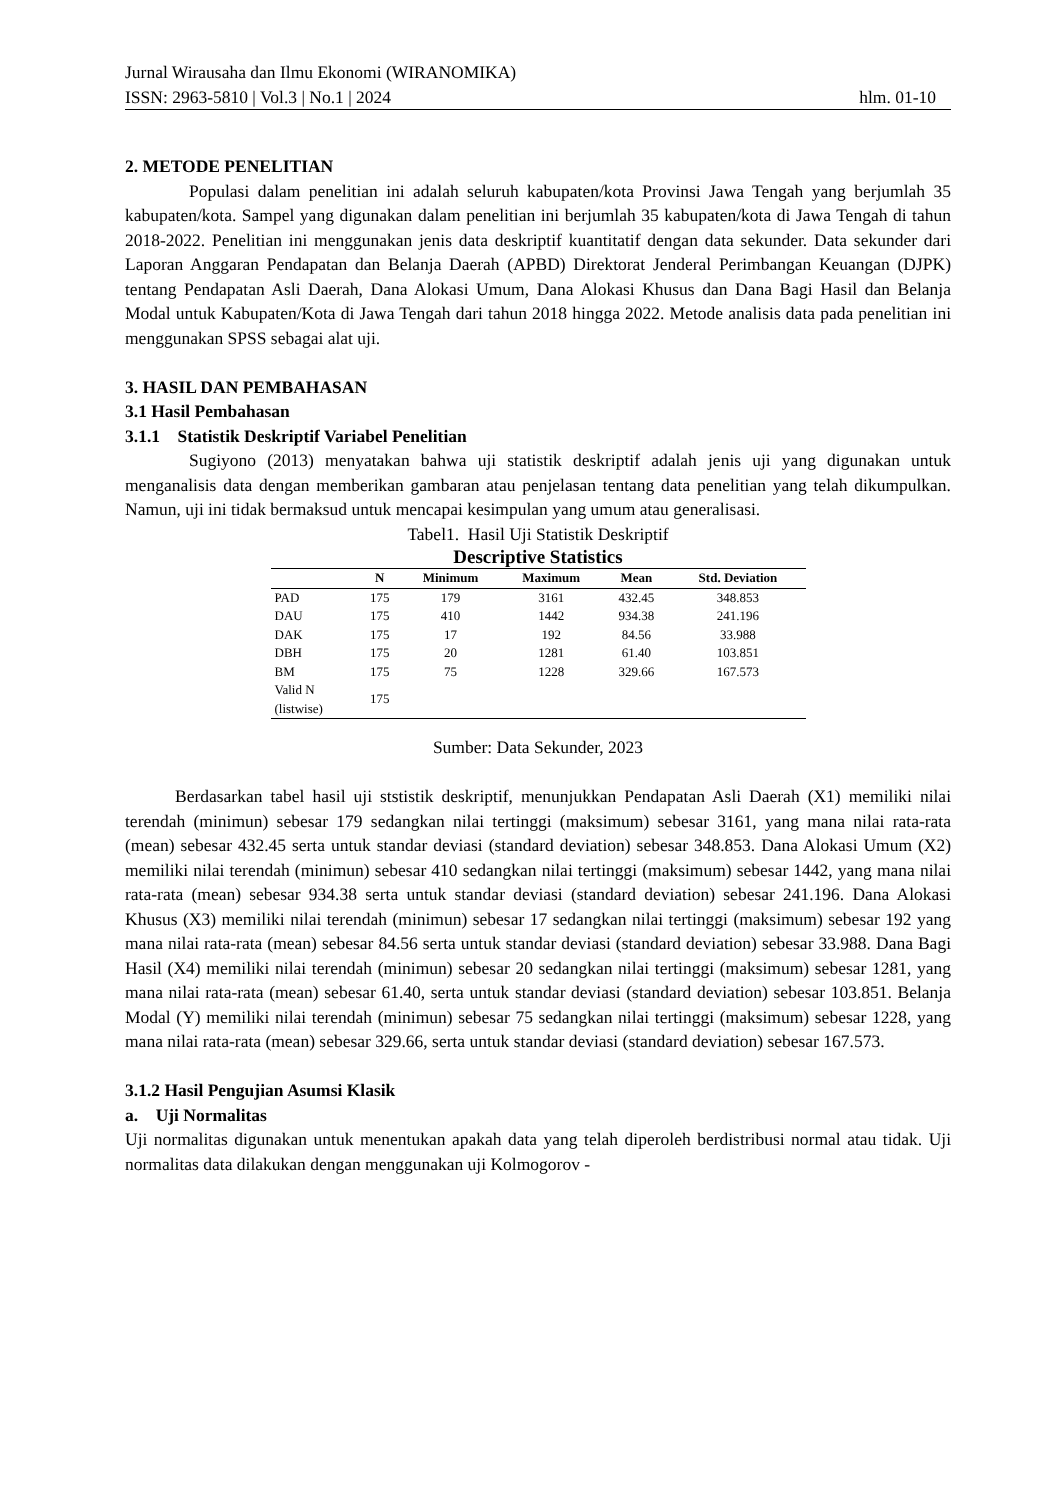Jurnal Wirausaha dan Ilmu Ekonomi (WIRANOMIKA)
ISSN: 2963-5810 | Vol.3 | No.1 | 2024 hlm. 01-10
2. METODE PENELITIAN
Populasi dalam penelitian ini adalah seluruh kabupaten/kota Provinsi Jawa Tengah yang berjumlah 35 kabupaten/kota. Sampel yang digunakan dalam penelitian ini berjumlah 35 kabupaten/kota di Jawa Tengah di tahun 2018-2022. Penelitian ini menggunakan jenis data deskriptif kuantitatif dengan data sekunder. Data sekunder dari Laporan Anggaran Pendapatan dan Belanja Daerah (APBD) Direktorat Jenderal Perimbangan Keuangan (DJPK) tentang Pendapatan Asli Daerah, Dana Alokasi Umum, Dana Alokasi Khusus dan Dana Bagi Hasil dan Belanja Modal untuk Kabupaten/Kota di Jawa Tengah dari tahun 2018 hingga 2022. Metode analisis data pada penelitian ini menggunakan SPSS sebagai alat uji.
3. HASIL DAN PEMBAHASAN
3.1 Hasil Pembahasan
3.1.1 Statistik Deskriptif Variabel Penelitian
Sugiyono (2013) menyatakan bahwa uji statistik deskriptif adalah jenis uji yang digunakan untuk menganalisis data dengan memberikan gambaran atau penjelasan tentang data penelitian yang telah dikumpulkan. Namun, uji ini tidak bermaksud untuk mencapai kesimpulan yang umum atau generalisasi.
Tabel1. Hasil Uji Statistik Deskriptif
Descriptive Statistics
| | N | Minimum | Maximum | Mean | Std. Deviation |
| --- | --- | --- | --- | --- | --- |
| PAD | 175 | 179 | 3161 | 432.45 | 348.853 |
| DAU | 175 | 410 | 1442 | 934.38 | 241.196 |
| DAK | 175 | 17 | 192 | 84.56 | 33.988 |
| DBH | 175 | 20 | 1281 | 61.40 | 103.851 |
| BM | 175 | 75 | 1228 | 329.66 | 167.573 |
| Valid N (listwise) | 175 | | | | |
Sumber: Data Sekunder, 2023
Berdasarkan tabel hasil uji ststistik deskriptif, menunjukkan Pendapatan Asli Daerah (X1) memiliki nilai terendah (minimun) sebesar 179 sedangkan nilai tertinggi (maksimum) sebesar 3161, yang mana nilai rata-rata (mean) sebesar 432.45 serta untuk standar deviasi (standard deviation) sebesar 348.853. Dana Alokasi Umum (X2) memiliki nilai terendah (minimun) sebesar 410 sedangkan nilai tertinggi (maksimum) sebesar 1442, yang mana nilai rata-rata (mean) sebesar 934.38 serta untuk standar deviasi (standard deviation) sebesar 241.196. Dana Alokasi Khusus (X3) memiliki nilai terendah (minimun) sebesar 17 sedangkan nilai tertinggi (maksimum) sebesar 192 yang mana nilai rata-rata (mean) sebesar 84.56 serta untuk standar deviasi (standard deviation) sebesar 33.988. Dana Bagi Hasil (X4) memiliki nilai terendah (minimun) sebesar 20 sedangkan nilai tertinggi (maksimum) sebesar 1281, yang mana nilai rata-rata (mean) sebesar 61.40, serta untuk standar deviasi (standard deviation) sebesar 103.851. Belanja Modal (Y) memiliki nilai terendah (minimun) sebesar 75 sedangkan nilai tertinggi (maksimum) sebesar 1228, yang mana nilai rata-rata (mean) sebesar 329.66, serta untuk standar deviasi (standard deviation) sebesar 167.573.
3.1.2 Hasil Pengujian Asumsi Klasik
a. Uji Normalitas
Uji normalitas digunakan untuk menentukan apakah data yang telah diperoleh berdistribusi normal atau tidak. Uji normalitas data dilakukan dengan menggunakan uji Kolmogorov -